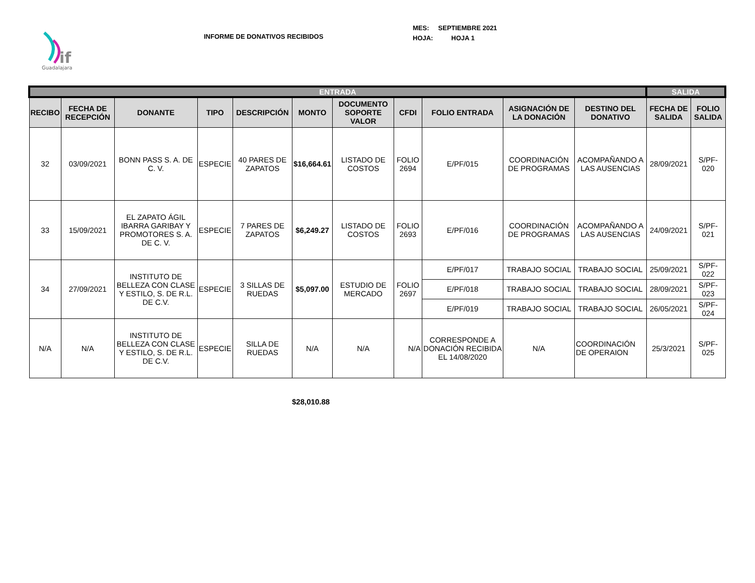if
Guadalajara
INFORME DE DONATIVOS RECIBIDOS
MES: SEPTIEMBRE 2021
HOJA: HOJA 1
| ENTRADA | | | | | | | | | | | SALIDA | |
| --- | --- | --- | --- | --- | --- | --- | --- | --- | --- | --- | --- | --- |
| RECIBO | FECHA DE RECEPCIÓN | DONANTE | TIPO | DESCRIPCIÓN | MONTO | DOCUMENTO SOPORTE VALOR | CFDI | FOLIO ENTRADA | ASIGNACIÓN DE LA DONACIÓN | DESTINO DEL DONATIVO | FECHA DE SALIDA | FOLIO SALIDA |
| 32 | 03/09/2021 | BONN PASS S. A. DE C. V. | ESPECIE | 40 PARES DE ZAPATOS | $16,664.61 | LISTADO DE COSTOS | FOLIO 2694 | E/PF/015 | COORDINACIÓN DE PROGRAMAS | ACOMPAÑANDO A LAS AUSENCIAS | 28/09/2021 | S/PF-020 |
| 33 | 15/09/2021 | EL ZAPATO ÁGIL IBARRA GARIBAY Y PROMOTORES S. A. DE C. V. | ESPECIE | 7 PARES DE ZAPATOS | $6,249.27 | LISTADO DE COSTOS | FOLIO 2693 | E/PF/016 | COORDINACIÓN DE PROGRAMAS | ACOMPAÑANDO A LAS AUSENCIAS | 24/09/2021 | S/PF-021 |
| 34 | 27/09/2021 | INSTITUTO DE BELLEZA CON CLASE Y ESTILO, S. DE R.L. DE C.V. | ESPECIE | 3 SILLAS DE RUEDAS | $5,097.00 | ESTUDIO DE MERCADO | FOLIO 2697 | E/PF/017 | TRABAJO SOCIAL | TRABAJO SOCIAL | 25/09/2021 | S/PF-022 |
| | | | | | | | | E/PF/018 | TRABAJO SOCIAL | TRABAJO SOCIAL | 28/09/2021 | S/PF-023 |
| | | | | | | | | E/PF/019 | TRABAJO SOCIAL | TRABAJO SOCIAL | 26/05/2021 | S/PF-024 |
| N/A | N/A | INSTITUTO DE BELLEZA CON CLASE Y ESTILO, S. DE R.L. DE C.V. | ESPECIE | SILLA DE RUEDAS | N/A | N/A | N/A | CORRESPONDE A DONACIÓN RECIBIDA EL 14/08/2020 | N/A | COORDINACIÓN DE OPERAION | 25/3/2021 | S/PF-025 |
$28,010.88